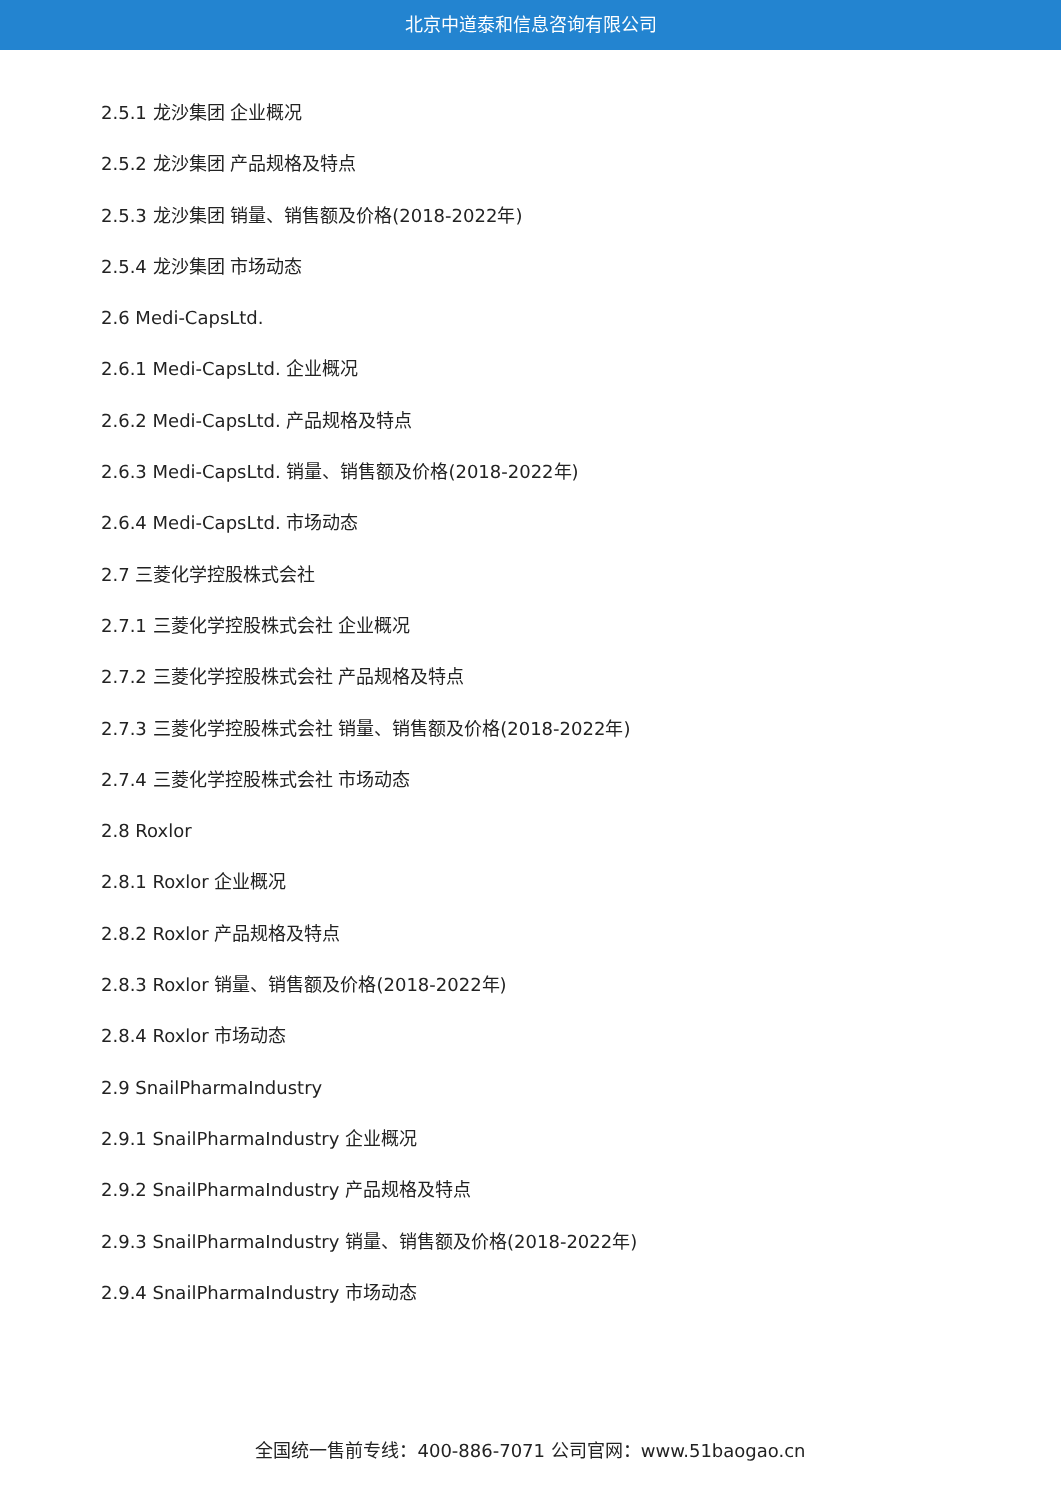北京中道泰和信息咨询有限公司
2.5.1 龙沙集团 企业概况
2.5.2 龙沙集团 产品规格及特点
2.5.3 龙沙集团 销量、销售额及价格(2018-2022年)
2.5.4 龙沙集团 市场动态
2.6 Medi-CapsLtd.
2.6.1 Medi-CapsLtd. 企业概况
2.6.2 Medi-CapsLtd. 产品规格及特点
2.6.3 Medi-CapsLtd. 销量、销售额及价格(2018-2022年)
2.6.4 Medi-CapsLtd. 市场动态
2.7 三菱化学控股株式会社
2.7.1 三菱化学控股株式会社 企业概况
2.7.2 三菱化学控股株式会社 产品规格及特点
2.7.3 三菱化学控股株式会社 销量、销售额及价格(2018-2022年)
2.7.4 三菱化学控股株式会社 市场动态
2.8 Roxlor
2.8.1 Roxlor 企业概况
2.8.2 Roxlor 产品规格及特点
2.8.3 Roxlor 销量、销售额及价格(2018-2022年)
2.8.4 Roxlor 市场动态
2.9 SnailPharmaIndustry
2.9.1 SnailPharmaIndustry 企业概况
2.9.2 SnailPharmaIndustry 产品规格及特点
2.9.3 SnailPharmaIndustry 销量、销售额及价格(2018-2022年)
2.9.4 SnailPharmaIndustry 市场动态
全国统一售前专线：400-886-7071 公司官网：www.51baogao.cn